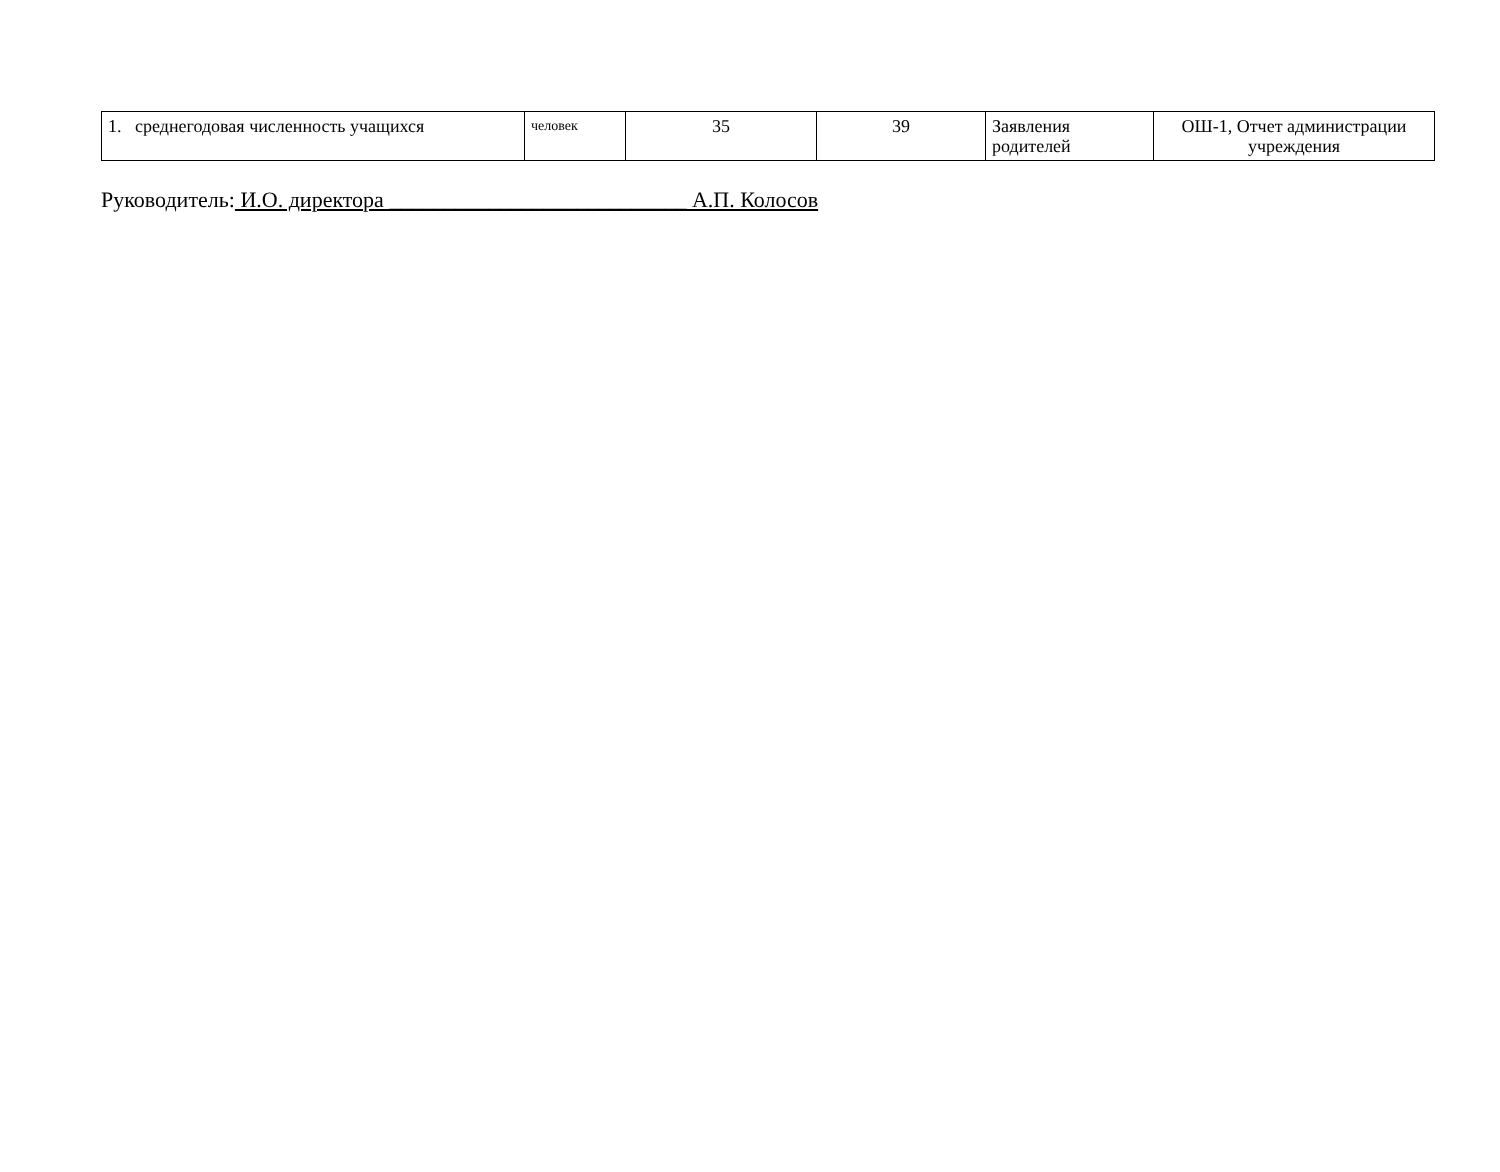| 1. среднегодовая численность учащихся | человек | 35 | 39 | Заявления родителей | ОШ-1, Отчет администрации учреждения |
Руководитель: И.О. директора ___________________________ А.П. Колосов